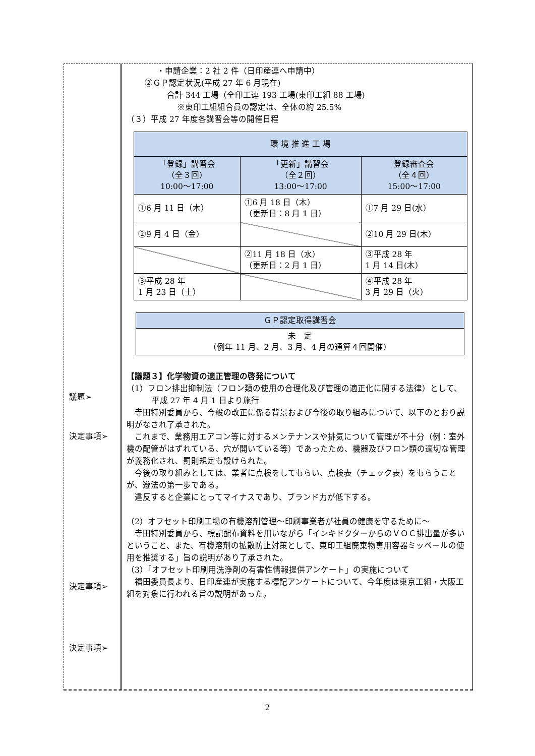議題➢
決定事項➢
決定事項➢
決定事項➢
・申請企業：2 社 2 件（日印産連へ申請中）
②ＧＰ認定状況(平成 27 年 6 月現在)
合計 344 工場（全印工連 193 工場(東印工組 88 工場)
※東印工組組合員の認定は、全体の約 25.5%
（３）平成 27 年度各講習会等の開催日程
| 環 境 推 進 工 場 | | |
| --- | --- | --- |
| 「登録」講習会 （全３回） 10:00～17:00 | 「更新」講習会 （全２回） 13:00～17:00 | 登録審査会 （全４回） 15:00～17:00 |
| ①6 月 11 日（木） | ①6 月 18 日（木） （更新日：8 月 1 日） | ①7 月 29 日(水） |
| ②9 月 4 日（金） | | ②10 月 29 日(木） |
| | ②11 月 18 日（水） （更新日：2 月 1 日） | ③平成 28 年 1 月 14 日(木） |
| ③平成 28 年 1 月 23 日（土） | | ④平成 28 年 3 月 29 日（火） |
| ＧＰ認定取得講習会 |
| --- |
| 未 定 （例年 11 月、2 月、3 月、4 月の通算４回開催） |
【議題３】化学物資の適正管理の啓発について
（1）フロン排出抑制法（フロン類の使用の合理化及び管理の適正化に関する法律）として、平成 27 年 4 月 1 日より施行
　寺田特別委員から、今般の改正に係る背景および今後の取り組みについて、以下のとおり説明がなされ了承された。
　これまで、業務用エアコン等に対するメンテナンスや排気について管理が不十分（例：室外機の配管がはずれている、穴が開いている等）であったため、機器及びフロン類の適切な管理が義務化され、罰則規定も設けられた。
　今後の取り組みとしては、業者に点検をしてもらい、点検表（チェック表）をもらうことが、遵法の第一歩である。
　違反すると企業にとってマイナスであり、ブランド力が低下する。
（2）オフセット印刷工場の有機溶剤管理～印刷事業者が社員の健康を守るために～
　寺田特別委員から、標記配布資料を用いながら「インキドクターからのＶＯＣ排出量が多いということ、また、有機溶剤の拡散防止対策として、東印工組廃棄物専用容器ミッペールの使用を推奨する」旨の説明があり了承された。
（3）「オフセット印刷用洗浄剤の有害性情報提供アンケート」の実施について
　福田委員長より、日印産連が実施する標記アンケートについて、今年度は東京工組・大阪工組を対象に行われる旨の説明があった。
2